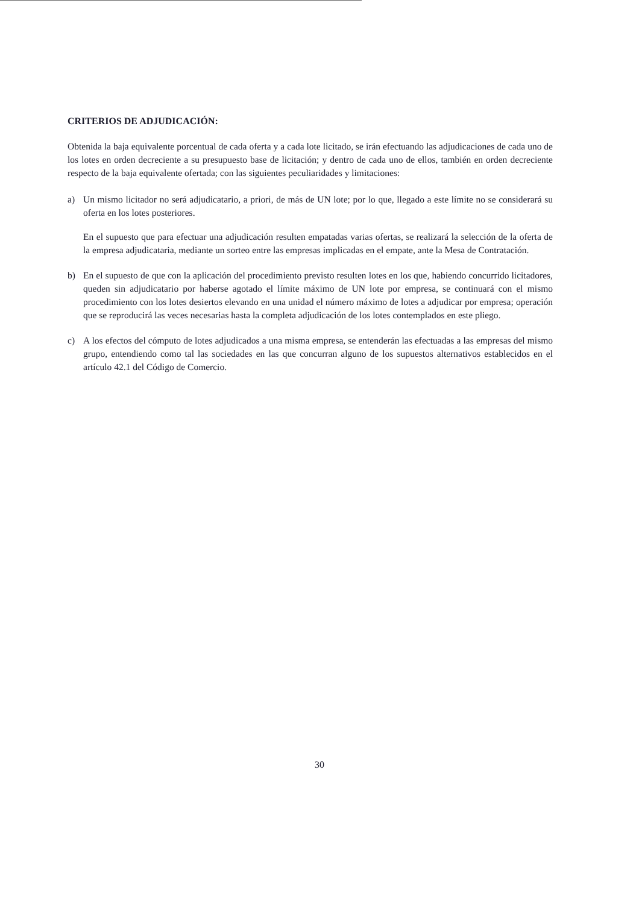CRITERIOS DE ADJUDICACIÓN:
Obtenida la baja equivalente porcentual de cada oferta y a cada lote licitado, se irán efectuando las adjudicaciones de cada uno de los lotes en orden decreciente a su presupuesto base de licitación; y dentro de cada uno de ellos, también en orden decreciente respecto de la baja equivalente ofertada; con las siguientes peculiaridades y limitaciones:
a) Un mismo licitador no será adjudicatario, a priori, de más de UN lote; por lo que, llegado a este límite no se considerará su oferta en los lotes posteriores.
En el supuesto que para efectuar una adjudicación resulten empatadas varias ofertas, se realizará la selección de la oferta de la empresa adjudicataria, mediante un sorteo entre las empresas implicadas en el empate, ante la Mesa de Contratación.
b) En el supuesto de que con la aplicación del procedimiento previsto resulten lotes en los que, habiendo concurrido licitadores, queden sin adjudicatario por haberse agotado el límite máximo de UN lote por empresa, se continuará con el mismo procedimiento con los lotes desiertos elevando en una unidad el número máximo de lotes a adjudicar por empresa; operación que se reproducirá las veces necesarias hasta la completa adjudicación de los lotes contemplados en este pliego.
c) A los efectos del cómputo de lotes adjudicados a una misma empresa, se entenderán las efectuadas a las empresas del mismo grupo, entendiendo como tal las sociedades en las que concurran alguno de los supuestos alternativos establecidos en el artículo 42.1 del Código de Comercio.
30